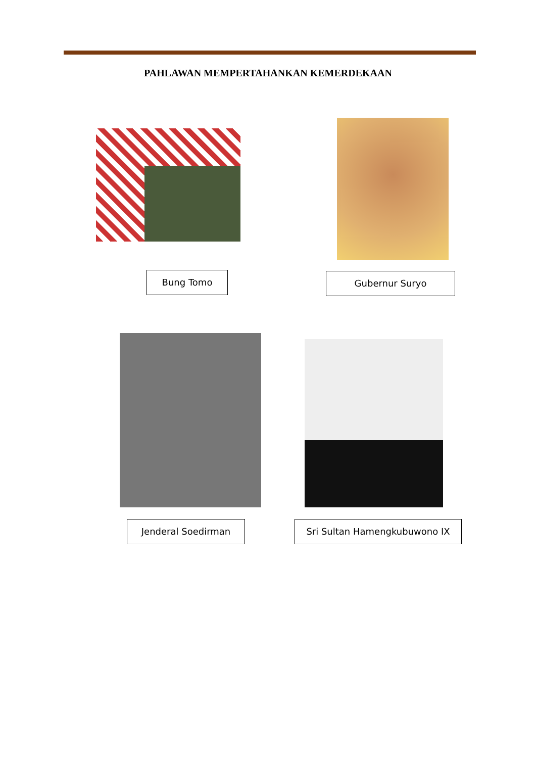PAHLAWAN MEMPERTAHANKAN KEMERDEKAAN
Bung Tomo Gubernur Suryo
Jenderal Soedirman Sri Sultan Hamengkubuwono IX